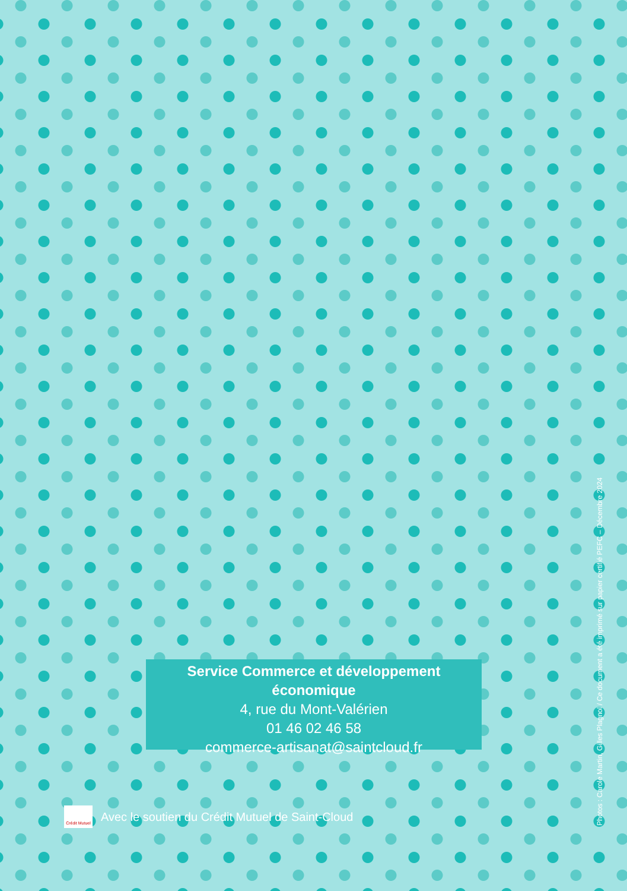Service Commerce et développement économique
4, rue du Mont-Valérien
01 46 02 46 58
commerce-artisanat@saintcloud.fr
Crédit Mutuel
Avec le soutien du Crédit Mutuel de Saint-Cloud
Photos : Carole Martin, Gilles Plagnol / Ce document a été imprimé sur papier certifié PEFC – Décembre 2024